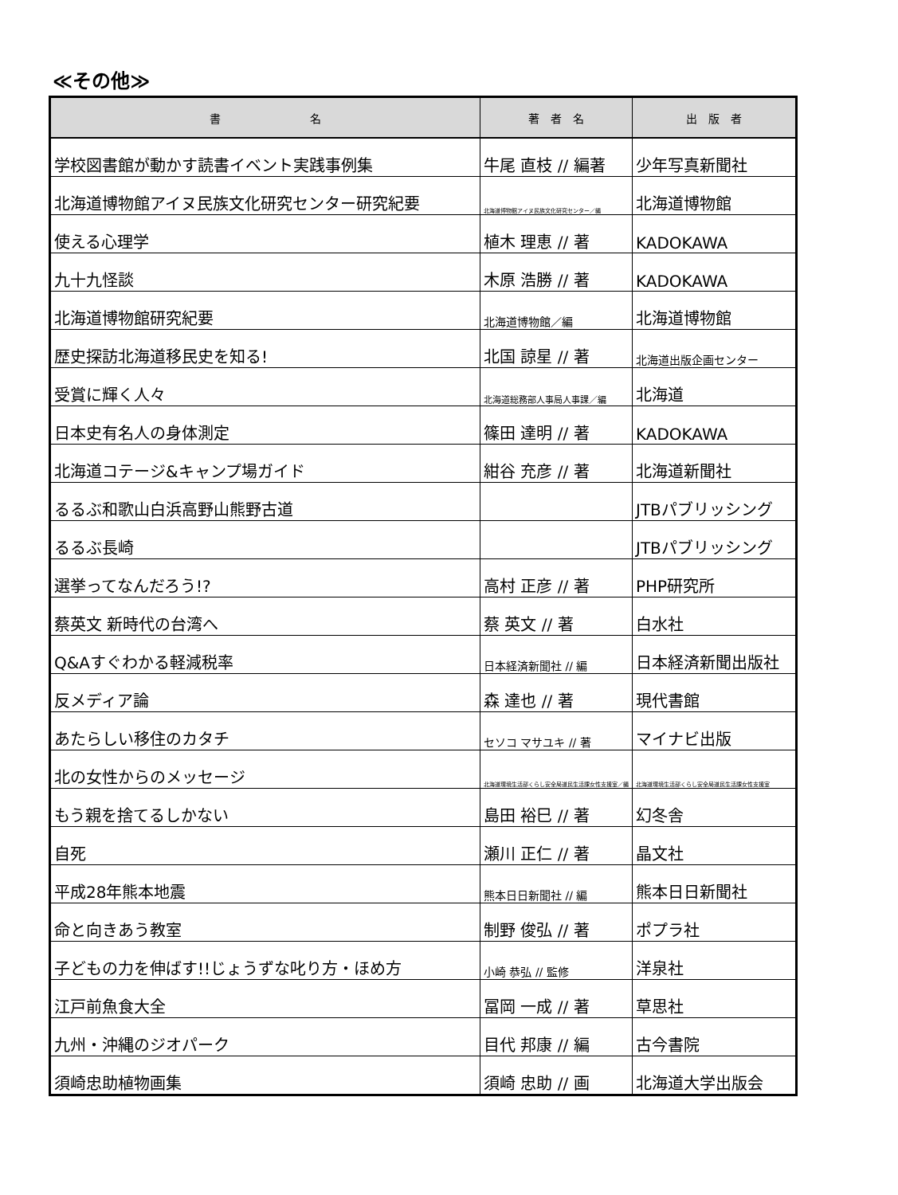≪その他≫
| 書 名 | 著 者 名 | 出 版 者 |
| --- | --- | --- |
| 学校図書館が動かす読書イベント実践事例集 | 牛尾 直枝 // 編著 | 少年写真新聞社 |
| 北海道博物館アイヌ民族文化研究センター研究紀要 | 北海道博物館アイヌ民族文化研究センター／編 | 北海道博物館 |
| 使える心理学 | 植木 理恵 // 著 | KADOKAWA |
| 九十九怪談 | 木原 浩勝 // 著 | KADOKAWA |
| 北海道博物館研究紀要 | 北海道博物館／編 | 北海道博物館 |
| 歴史探訪北海道移民史を知る! | 北国 諒星 // 著 | 北海道出版企画センター |
| 受賞に輝く人々 | 北海道総務部人事局人事課／編 | 北海道 |
| 日本史有名人の身体測定 | 篠田 達明 // 著 | KADOKAWA |
| 北海道コテージ&キャンプ場ガイド | 紺谷 充彦 // 著 | 北海道新聞社 |
| るるぶ和歌山白浜高野山熊野古道 | | JTBパブリッシング |
| るるぶ長崎 | | JTBパブリッシング |
| 選挙ってなんだろう!? | 高村 正彦 // 著 | PHP研究所 |
| 蔡英文 新時代の台湾へ | 蔡 英文 // 著 | 白水社 |
| Q&Aすぐわかる軽減税率 | 日本経済新聞社 // 編 | 日本経済新聞出版社 |
| 反メディア論 | 森 達也 // 著 | 現代書館 |
| あたらしい移住のカタチ | セソコ マサユキ // 著 | マイナビ出版 |
| 北の女性からのメッセージ | 北海道環境生活部くらし安全局道民生活課女性支援室／編 | 北海道環境生活部くらし安全局道民生活課女性支援室 |
| もう親を捨てるしかない | 島田 裕巳 // 著 | 幻冬舎 |
| 自死 | 瀬川 正仁 // 著 | 晶文社 |
| 平成28年熊本地震 | 熊本日日新聞社 // 編 | 熊本日日新聞社 |
| 命と向きあう教室 | 制野 俊弘 // 著 | ポプラ社 |
| 子どもの力を伸ばす!!じょうずな叱り方・ほめ方 | 小崎 恭弘 // 監修 | 洋泉社 |
| 江戸前魚食大全 | 冨岡 一成 // 著 | 草思社 |
| 九州・沖縄のジオパーク | 目代 邦康 // 編 | 古今書院 |
| 須崎忠助植物画集 | 須崎 忠助 // 画 | 北海道大学出版会 |